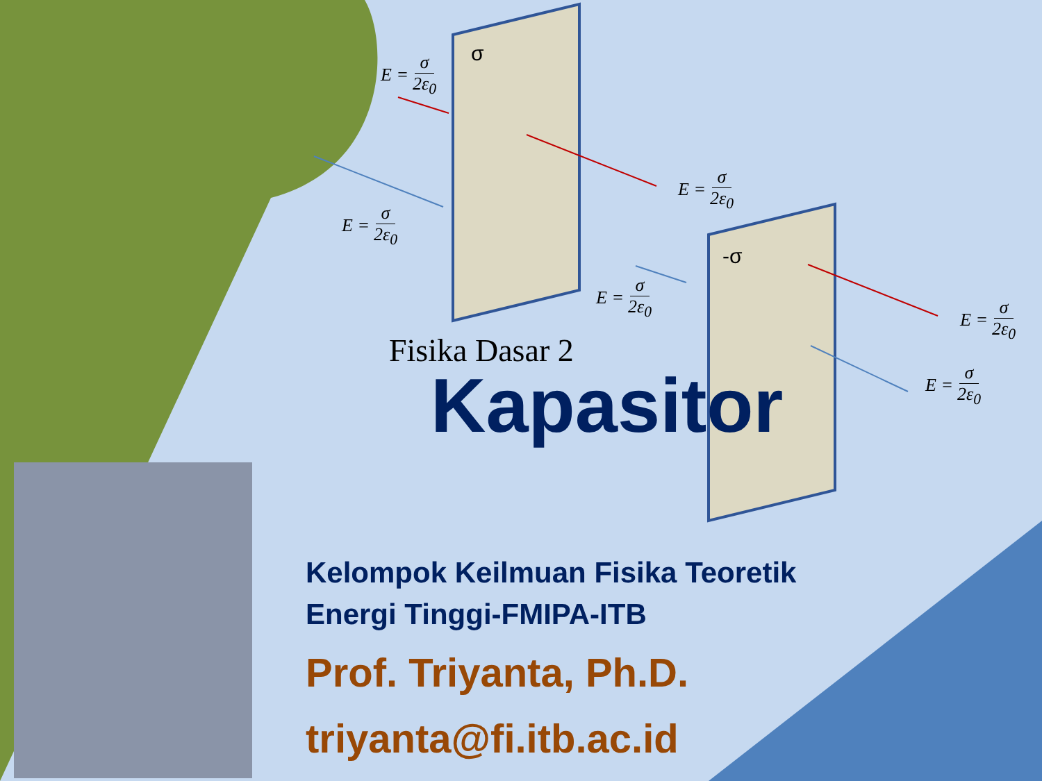Fisika Dasar 2
Kapasitor
σ
-σ
E = σ 2ε<sub>0</sub>
E = σ 2ε<sub>0</sub>
E = σ 2ε<sub>0</sub>
E = σ 2ε<sub>0</sub>
E = σ 2ε<sub>0</sub>
E = σ 2ε<sub>0</sub>
Kelompok Keilmuan Fisika Teoretik
Energi Tinggi-FMIPA-ITB
Prof. Triyanta, Ph.D.
triyanta@fi.itb.ac.id